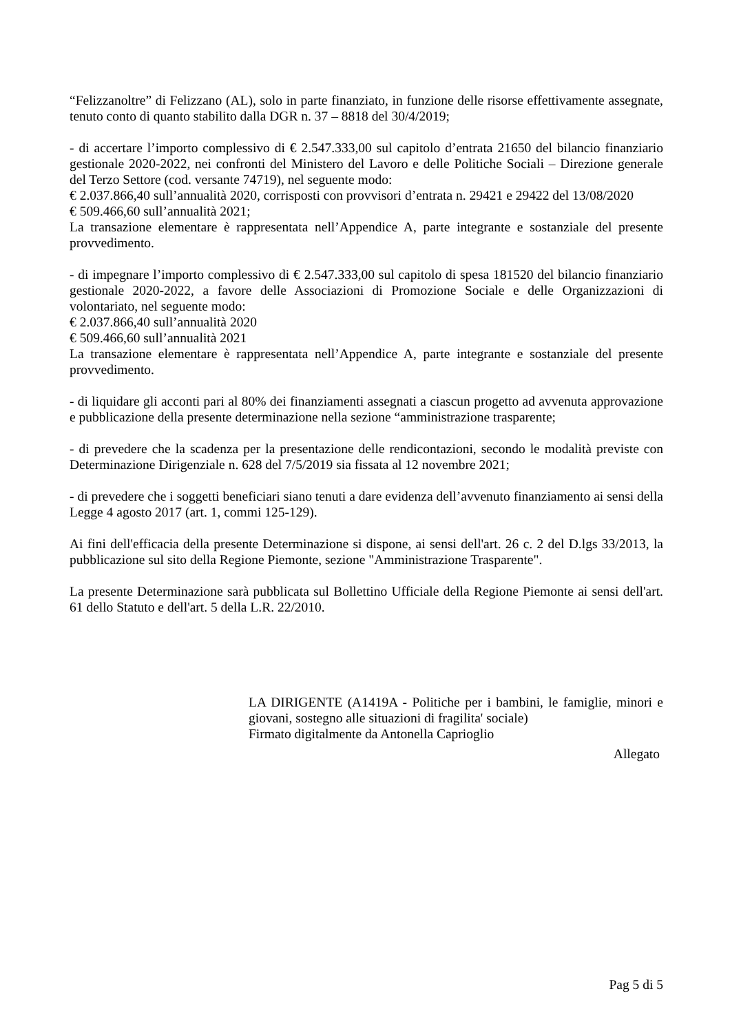“Felizzanoltre” di Felizzano (AL), solo in parte finanziato, in funzione delle risorse effettivamente assegnate, tenuto conto di quanto stabilito dalla DGR n. 37 – 8818 del 30/4/2019;
- di accertare l’importo complessivo di € 2.547.333,00 sul capitolo d’entrata 21650 del bilancio finanziario gestionale 2020-2022, nei confronti del Ministero del Lavoro e delle Politiche Sociali – Direzione generale del Terzo Settore (cod. versante 74719), nel seguente modo:
€ 2.037.866,40 sull’annualità 2020, corrisposti con provvisori d’entrata n. 29421 e 29422 del 13/08/2020
€ 509.466,60 sull’annualità 2021;
La transazione elementare è rappresentata nell’Appendice A, parte integrante e sostanziale del presente provvedimento.
- di impegnare l’importo complessivo di € 2.547.333,00 sul capitolo di spesa 181520 del bilancio finanziario gestionale 2020-2022, a favore delle Associazioni di Promozione Sociale e delle Organizzazioni di volontariato, nel seguente modo:
€ 2.037.866,40 sull’annualità 2020
€ 509.466,60 sull’annualità 2021
La transazione elementare è rappresentata nell’Appendice A, parte integrante e sostanziale del presente provvedimento.
- di liquidare gli acconti pari al 80% dei finanziamenti assegnati a ciascun progetto ad avvenuta approvazione e pubblicazione della presente determinazione nella sezione “amministrazione trasparente;
- di prevedere che la scadenza per la presentazione delle rendicontazioni, secondo le modalità previste con Determinazione Dirigenziale n. 628 del 7/5/2019 sia fissata al 12 novembre 2021;
- di prevedere che i soggetti beneficiari siano tenuti a dare evidenza dell’avvenuto finanziamento ai sensi della Legge 4 agosto 2017 (art. 1, commi 125-129).
Ai fini dell'efficacia della presente Determinazione si dispone, ai sensi dell'art. 26 c. 2 del D.lgs 33/2013, la pubblicazione sul sito della Regione Piemonte, sezione "Amministrazione Trasparente".
La presente Determinazione sarà pubblicata sul Bollettino Ufficiale della Regione Piemonte ai sensi dell'art. 61 dello Statuto e dell'art. 5 della L.R. 22/2010.
LA DIRIGENTE (A1419A - Politiche per i bambini, le famiglie, minori e giovani, sostegno alle situazioni di fragilita' sociale)
Firmato digitalmente da Antonella Caprioglio
Allegato
Pag 5 di 5